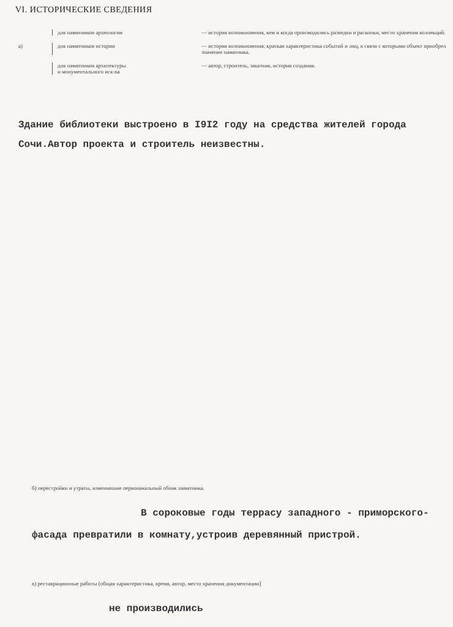VI. ИСТОРИЧЕСКИЕ СВЕДЕНИЯ
для памятников археологии — история возникновения, кем и когда производились разведки и раскопки, место хранения коллекций.
а) для памятников истории — история возникновения; краткая характеристика событий и лиц, в связи с которыми объект приобрел значение памятника.
для памятников архитектуры
и монументального иск-ва
— автор, строитель, заказчик, история создания.
Здание библиотеки выстроено в I9I2 году на средства жителей города
Сочи.Автор проекта и строитель неизвестны.
б) перестройки и утраты, изменившие первоначальный облик памятника.
В сороковые годы террасу западного - приморского-
фасада превратили в комнату,устроив деревянный пристрой.
в) реставрационные работы (общая характеристика, время, автор, место хранения документации)
не производились